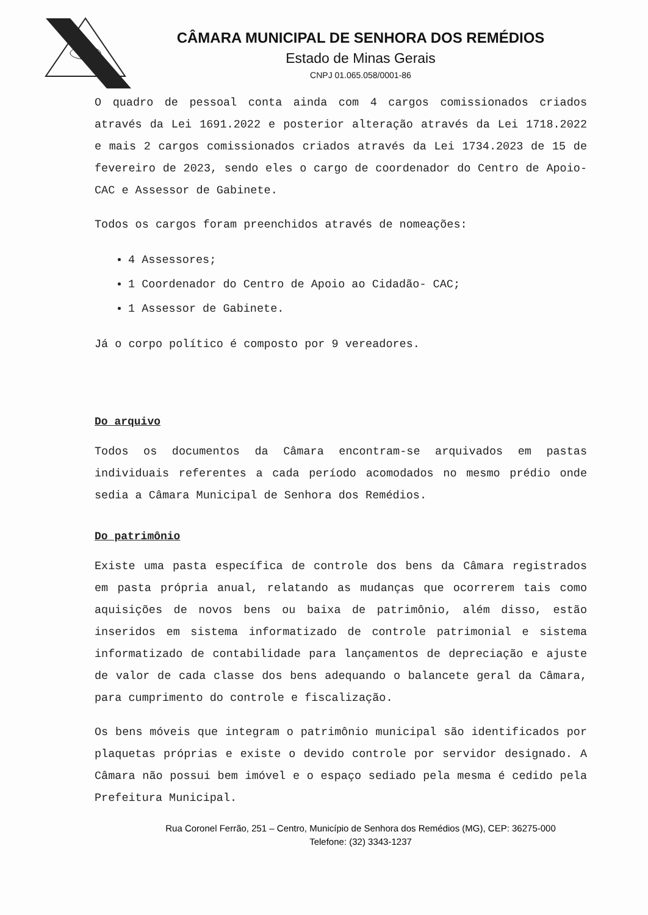CÂMARA MUNICIPAL DE SENHORA DOS REMÉDIOS
Estado de Minas Gerais
CNPJ 01.065.058/0001-86
O quadro de pessoal conta ainda com 4 cargos comissionados criados através da Lei 1691.2022 e posterior alteração através da Lei 1718.2022 e mais 2 cargos comissionados criados através da Lei 1734.2023 de 15 de fevereiro de 2023, sendo eles o cargo de coordenador do Centro de Apoio- CAC e Assessor de Gabinete.
Todos os cargos foram preenchidos através de nomeações:
4 Assessores;
1 Coordenador do Centro de Apoio ao Cidadão- CAC;
1 Assessor de Gabinete.
Já o corpo político é composto por 9 vereadores.
Do arquivo
Todos os documentos da Câmara encontram-se arquivados em pastas individuais referentes a cada período acomodados no mesmo prédio onde sedia a Câmara Municipal de Senhora dos Remédios.
Do patrimônio
Existe uma pasta específica de controle dos bens da Câmara registrados em pasta própria anual, relatando as mudanças que ocorrerem tais como aquisições de novos bens ou baixa de patrimônio, além disso, estão inseridos em sistema informatizado de controle patrimonial e sistema informatizado de contabilidade para lançamentos de depreciação e ajuste de valor de cada classe dos bens adequando o balancete geral da Câmara, para cumprimento do controle e fiscalização.
Os bens móveis que integram o patrimônio municipal são identificados por plaquetas próprias e existe o devido controle por servidor designado. A Câmara não possui bem imóvel e o espaço sediado pela mesma é cedido pela Prefeitura Municipal.
Rua Coronel Ferrão, 251 – Centro, Município de Senhora dos Remédios (MG), CEP: 36275-000
Telefone: (32) 3343-1237